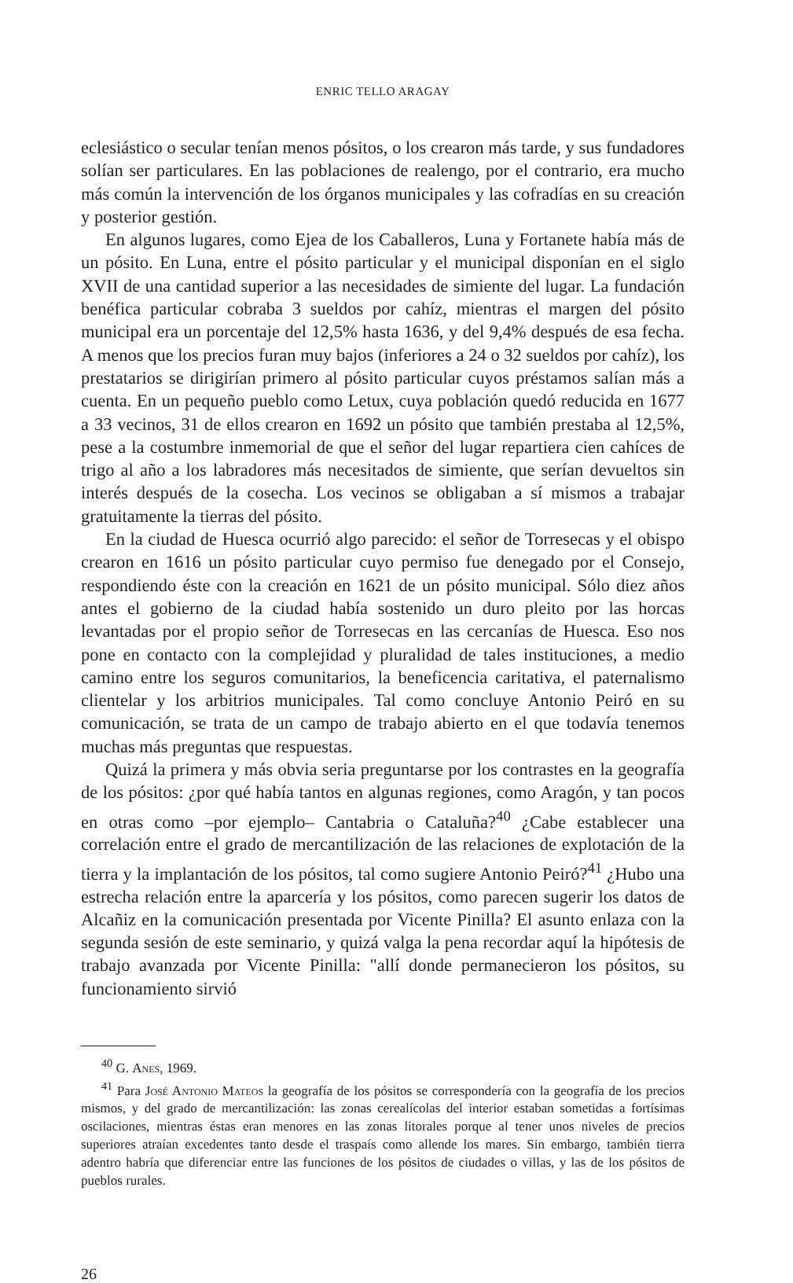ENRIC TELLO ARAGAY
eclesiástico o secular tenían menos pósitos, o los crearon más tarde, y sus fundadores solían ser particulares. En las poblaciones de realengo, por el contrario, era mucho más común la intervención de los órganos municipales y las cofradías en su creación y posterior gestión.
En algunos lugares, como Ejea de los Caballeros, Luna y Fortanete había más de un pósito. En Luna, entre el pósito particular y el municipal disponían en el siglo XVII de una cantidad superior a las necesidades de simiente del lugar. La fundación benéfica particular cobraba 3 sueldos por cahíz, mientras el margen del pósito municipal era un porcentaje del 12,5% hasta 1636, y del 9,4% después de esa fecha. A menos que los precios furan muy bajos (inferiores a 24 o 32 sueldos por cahíz), los prestatarios se dirigirían primero al pósito particular cuyos préstamos salían más a cuenta. En un pequeño pueblo como Letux, cuya población quedó reducida en 1677 a 33 vecinos, 31 de ellos crearon en 1692 un pósito que también prestaba al 12,5%, pese a la costumbre inmemorial de que el señor del lugar repartiera cien cahíces de trigo al año a los labradores más necesitados de simiente, que serían devueltos sin interés después de la cosecha. Los vecinos se obligaban a sí mismos a trabajar gratuitamente la tierras del pósito.
En la ciudad de Huesca ocurrió algo parecido: el señor de Torresecas y el obispo crearon en 1616 un pósito particular cuyo permiso fue denegado por el Consejo, respondiendo éste con la creación en 1621 de un pósito municipal. Sólo diez años antes el gobierno de la ciudad había sostenido un duro pleito por las horcas levantadas por el propio señor de Torresecas en las cercanías de Huesca. Eso nos pone en contacto con la complejidad y pluralidad de tales instituciones, a medio camino entre los seguros comunitarios, la beneficencia caritativa, el paternalismo clientelar y los arbitrios municipales. Tal como concluye Antonio Peiró en su comunicación, se trata de un campo de trabajo abierto en el que todavía tenemos muchas más preguntas que respuestas.
Quizá la primera y más obvia seria preguntarse por los contrastes en la geografía de los pósitos: ¿por qué había tantos en algunas regiones, como Aragón, y tan pocos en otras como –por ejemplo– Cantabria o Cataluña?<sup>40</sup> ¿Cabe establecer una correlación entre el grado de mercantilización de las relaciones de explotación de la tierra y la implantación de los pósitos, tal como sugiere Antonio Peiró?<sup>41</sup> ¿Hubo una estrecha relación entre la aparcería y los pósitos, como parecen sugerir los datos de Alcañiz en la comunicación presentada por Vicente Pinilla? El asunto enlaza con la segunda sesión de este seminario, y quizá valga la pena recordar aquí la hipótesis de trabajo avanzada por Vicente Pinilla: "allí donde permanecieron los pósitos, su funcionamiento sirvió
<sup>40</sup> G. Anes, 1969.
<sup>41</sup> Para José Antonio Mateos la geografía de los pósitos se correspondería con la geografía de los precios mismos, y del grado de mercantilización: las zonas cerealícolas del interior estaban sometidas a fortísimas oscilaciones, mientras éstas eran menores en las zonas litorales porque al tener unos niveles de precios superiores atraían excedentes tanto desde el traspaís como allende los mares. Sin embargo, también tierra adentro habría que diferenciar entre las funciones de los pósitos de ciudades o villas, y las de los pósitos de pueblos rurales.
26